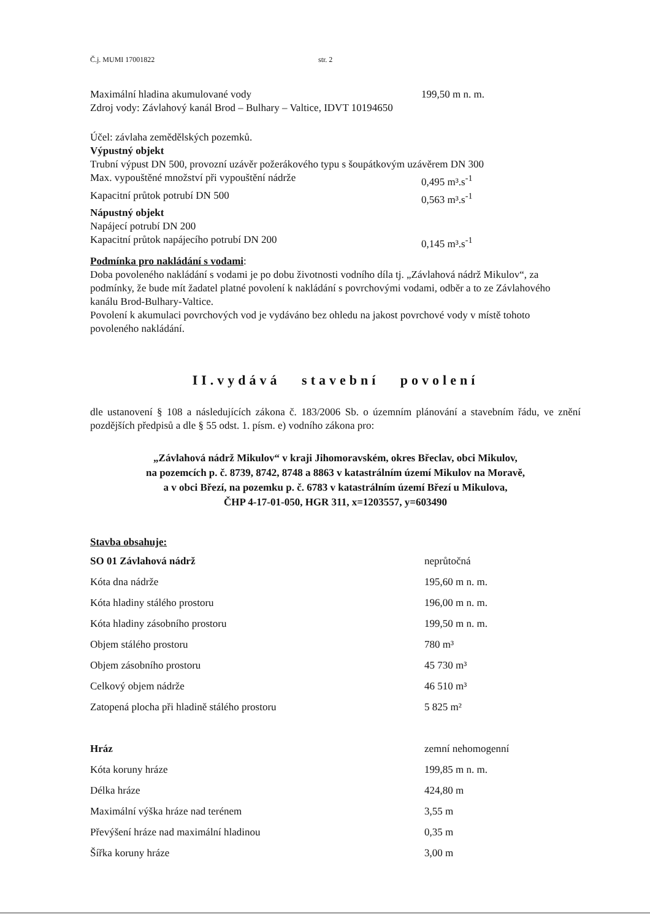Č.j. MUMI 17001822 str. 2
Maximální hladina akumulované vody 199,50 m n. m.
Zdroj vody: Závlahový kanál Brod – Bulhary – Valtice, IDVT 10194650
Účel: závlaha zemědělských pozemků.
Výpustný objekt
Trubní výpust DN 500, provozní uzávěr požerákového typu s šoupátkovým uzávěrem DN 300
Max. vypouštěné množství při vypouštění nádrže 0,495 m³.s<sup>-1</sup>
Kapacitní průtok potrubí DN 500 0,563 m³.s<sup>-1</sup>
Nápustný objekt
Napájecí potrubí DN 200
Kapacitní průtok napájecího potrubí DN 200 0,145 m³.s<sup>-1</sup>
Podmínka pro nakládání s vodami:
Doba povoleného nakládání s vodami je po dobu životnosti vodního díla tj. „Závlahová nádrž Mikulov“, za podmínky, že bude mít žadatel platné povolení k nakládání s povrchovými vodami, odběr a to ze Závlahového kanálu Brod-Bulhary-Valtice.
Povolení k akumulaci povrchových vod je vydáváno bez ohledu na jakost povrchové vody v místě tohoto povoleného nakládání.
II.vydává stavební povolení
dle ustanovení § 108 a následujících zákona č. 183/2006 Sb. o územním plánování a stavebním řádu, ve znění pozdějších předpisů a dle § 55 odst. 1. písm. e) vodního zákona pro:
„Závlahová nádrž Mikulov“ v kraji Jihomoravském, okres Břeclav, obci Mikulov,
na pozemcích p. č. 8739, 8742, 8748 a 8863 v katastrálním území Mikulov na Moravě,
a v obci Březí, na pozemku p. č. 6783 v katastrálním území Březí u Mikulova,
ČHP 4-17-01-050, HGR 311, x=1203557, y=603490
Stavba obsahuje:
| SO 01 Závlahová nádrž | neprůtočná |
| Kóta dna nádrže | 195,60 m n. m. |
| Kóta hladiny stálého prostoru | 196,00 m n. m. |
| Kóta hladiny zásobního prostoru | 199,50 m n. m. |
| Objem stálého prostoru | 780 m³ |
| Objem zásobního prostoru | 45 730 m³ |
| Celkový objem nádrže | 46 510 m³ |
| Zatopená plocha při hladině stálého prostoru | 5 825 m² |
| Hráz | zemní nehomogenní |
| Kóta koruny hráze | 199,85 m n. m. |
| Délka hráze | 424,80 m |
| Maximální výška hráze nad terénem | 3,55 m |
| Převýšení hráze nad maximální hladinou | 0,35 m |
| Šířka koruny hráze | 3,00 m |